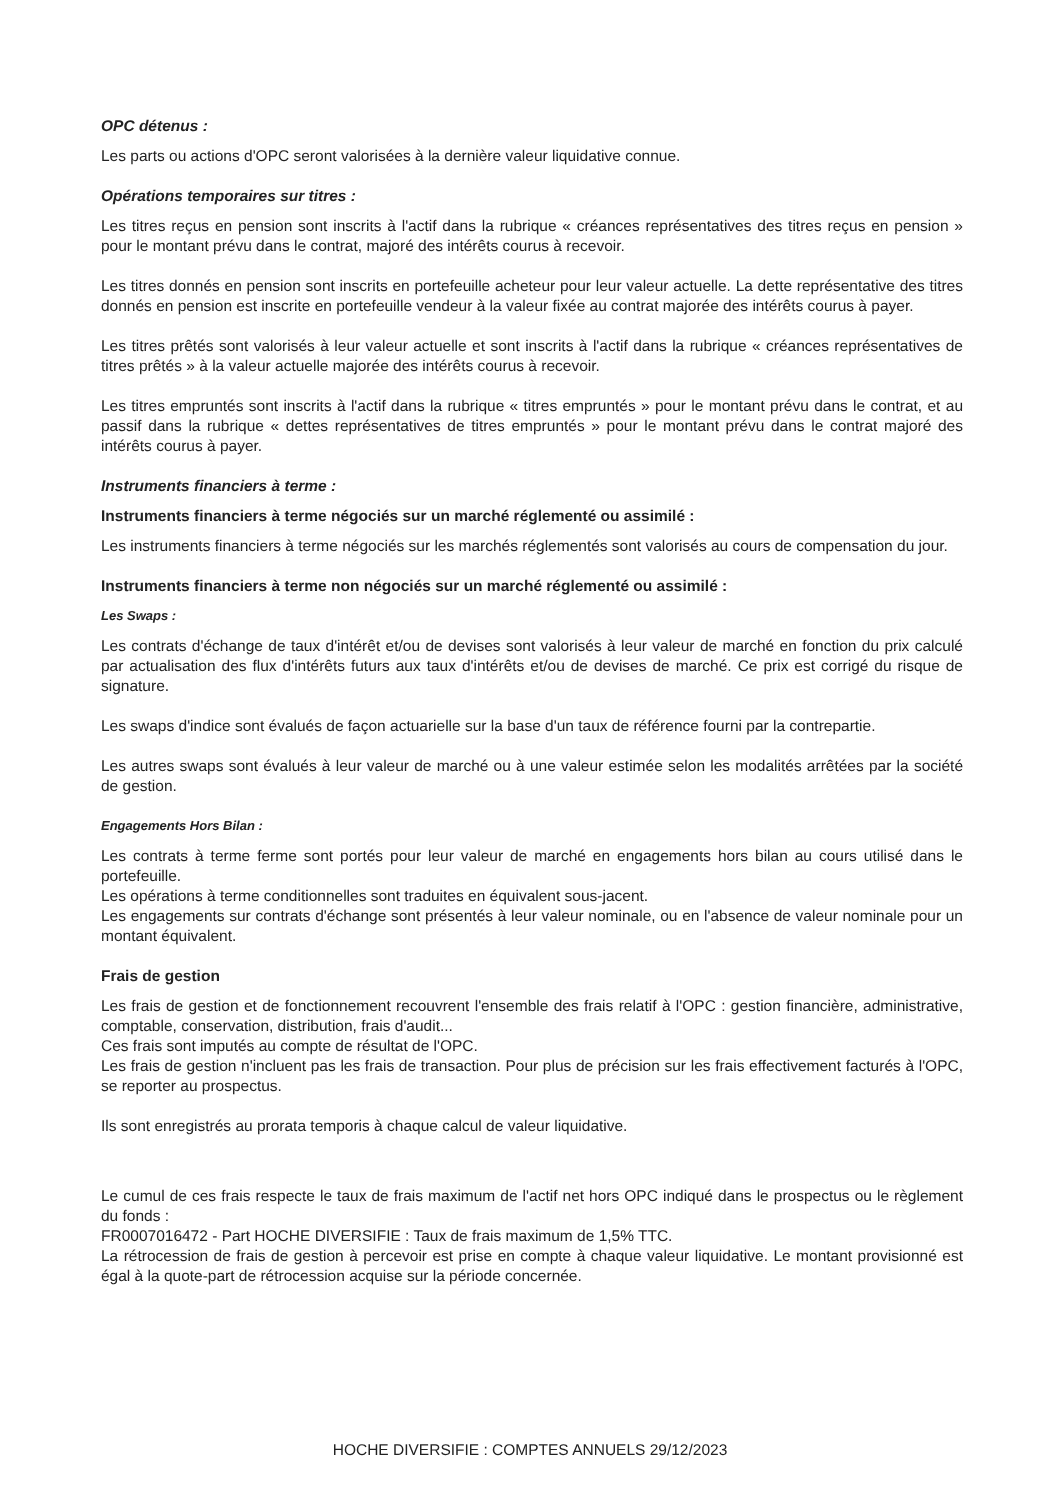OPC détenus :
Les parts ou actions d'OPC seront valorisées à la dernière valeur liquidative connue.
Opérations temporaires sur titres :
Les titres reçus en pension sont inscrits à l'actif dans la rubrique « créances représentatives des titres reçus en pension » pour le montant prévu dans le contrat, majoré des intérêts courus à recevoir.
Les titres donnés en pension sont inscrits en portefeuille acheteur pour leur valeur actuelle. La dette représentative des titres donnés en pension est inscrite en portefeuille vendeur à la valeur fixée au contrat majorée des intérêts courus à payer.
Les titres prêtés sont valorisés à leur valeur actuelle et sont inscrits à l'actif dans la rubrique « créances représentatives de titres prêtés » à la valeur actuelle majorée des intérêts courus à recevoir.
Les titres empruntés sont inscrits à l'actif dans la rubrique « titres empruntés » pour le montant prévu dans le contrat, et au passif dans la rubrique « dettes représentatives de titres empruntés » pour le montant prévu dans le contrat majoré des intérêts courus à payer.
Instruments financiers à terme :
Instruments financiers à terme négociés sur un marché réglementé ou assimilé :
Les instruments financiers à terme négociés sur les marchés réglementés sont valorisés au cours de compensation du jour.
Instruments financiers à terme non négociés sur un marché réglementé ou assimilé :
Les Swaps :
Les contrats d'échange de taux d'intérêt et/ou de devises sont valorisés à leur valeur de marché en fonction du prix calculé par actualisation des flux d'intérêts futurs aux taux d'intérêts et/ou de devises de marché. Ce prix est corrigé du risque de signature.
Les swaps d'indice sont évalués de façon actuarielle sur la base d'un taux de référence fourni par la contrepartie.
Les autres swaps sont évalués à leur valeur de marché ou à une valeur estimée selon les modalités arrêtées par la société de gestion.
Engagements Hors Bilan :
Les contrats à terme ferme sont portés pour leur valeur de marché en engagements hors bilan au cours utilisé dans le portefeuille.
Les opérations à terme conditionnelles sont traduites en équivalent sous-jacent.
Les engagements sur contrats d'échange sont présentés à leur valeur nominale, ou en l'absence de valeur nominale pour un montant équivalent.
Frais de gestion
Les frais de gestion et de fonctionnement recouvrent l'ensemble des frais relatif à l'OPC : gestion financière, administrative, comptable, conservation, distribution, frais d'audit...
Ces frais sont imputés au compte de résultat de l'OPC.
Les frais de gestion n'incluent pas les frais de transaction. Pour plus de précision sur les frais effectivement facturés à l'OPC, se reporter au prospectus.
Ils sont enregistrés au prorata temporis à chaque calcul de valeur liquidative.
Le cumul de ces frais respecte le taux de frais maximum de l'actif net hors OPC indiqué dans le prospectus ou le règlement du fonds :
FR0007016472 - Part HOCHE DIVERSIFIE : Taux de frais maximum de 1,5% TTC.
La rétrocession de frais de gestion à percevoir est prise en compte à chaque valeur liquidative. Le montant provisionné est égal à la quote-part de rétrocession acquise sur la période concernée.
HOCHE DIVERSIFIE : COMPTES ANNUELS 29/12/2023